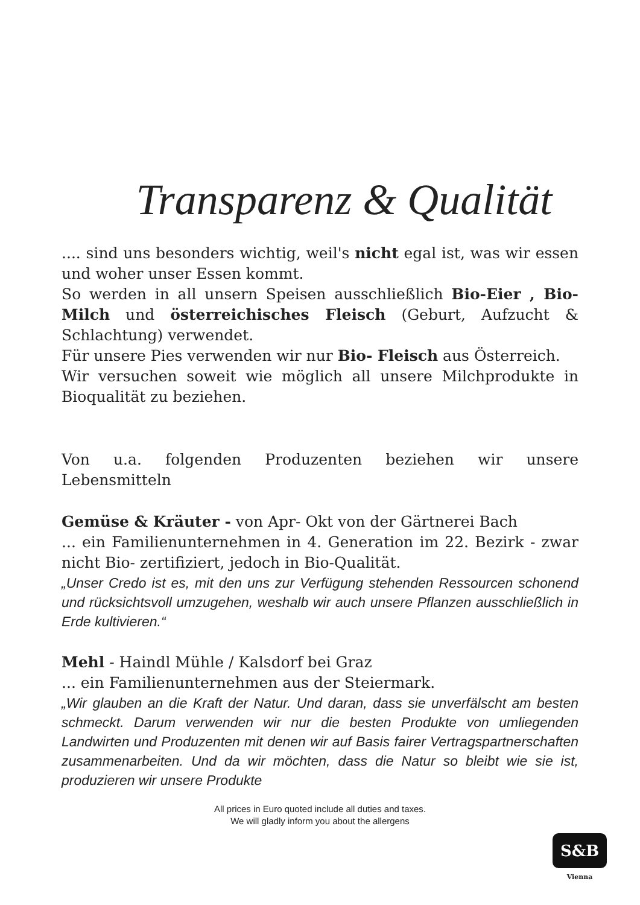Transparenz & Qualität
.... sind uns besonders wichtig, weil's nicht egal ist, was wir essen und woher unser Essen kommt.
So werden in all unsern Speisen ausschließlich Bio-Eier , Bio- Milch und österreichisches Fleisch (Geburt, Aufzucht & Schlachtung) verwendet.
Für unsere Pies verwenden wir nur Bio- Fleisch aus Österreich.
Wir versuchen soweit wie möglich all unsere Milchprodukte in Bioqualität zu beziehen.
Von u.a. folgenden Produzenten beziehen wir unsere Lebensmitteln
Gemüse & Kräuter - von Apr- Okt von der Gärtnerei Bach
... ein Familienunternehmen in 4. Generation im 22. Bezirk - zwar nicht Bio- zertifiziert, jedoch in Bio-Qualität.
„Unser Credo ist es, mit den uns zur Verfügung stehenden Ressourcen schonend und rücksichtsvoll umzugehen, weshalb wir auch unsere Pflanzen ausschließlich in Erde kultivieren.“
Mehl - Haindl Mühle / Kalsdorf bei Graz
... ein Familienunternehmen aus der Steiermark.
„Wir glauben an die Kraft der Natur. Und daran, dass sie unverfälscht am besten schmeckt. Darum verwenden wir nur die besten Produkte von umliegenden Landwirten und Produzenten mit denen wir auf Basis fairer Vertragspartnerschaften zusammenarbeiten. Und da wir möchten, dass die Natur so bleibt wie sie ist, produzieren wir unsere Produkte
All prices in Euro quoted include all duties and taxes.
We will gladly inform you about the allergens
S&B
Vienna